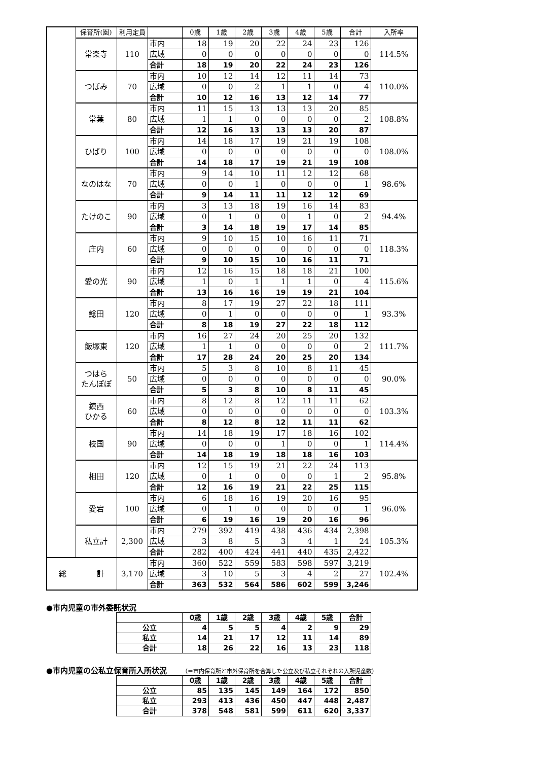| | 保育所(園) | 利用定員 | | 0歳 | 1歳 | 2歳 | 3歳 | 4歳 | 5歳 | 合計 | 入所率 |
| | 常楽寺 | 110 | 市内 | 18 | 19 | 20 | 22 | 24 | 23 | 126 | 114.5% |
| | | | 広域 | 0 | 0 | 0 | 0 | 0 | 0 | 0 | |
| | | | 合計 | 18 | 19 | 20 | 22 | 24 | 23 | 126 | |
| | つぼみ | 70 | 市内 | 10 | 12 | 14 | 12 | 11 | 14 | 73 | 110.0% |
| | | | 広域 | 0 | 0 | 2 | 1 | 1 | 0 | 4 | |
| | | | 合計 | 10 | 12 | 16 | 13 | 12 | 14 | 77 | |
| | 常葉 | 80 | 市内 | 11 | 15 | 13 | 13 | 13 | 20 | 85 | 108.8% |
| | | | 広域 | 1 | 1 | 0 | 0 | 0 | 0 | 2 | |
| | | | 合計 | 12 | 16 | 13 | 13 | 13 | 20 | 87 | |
| | ひばり | 100 | 市内 | 14 | 18 | 17 | 19 | 21 | 19 | 108 | 108.0% |
| | | | 広域 | 0 | 0 | 0 | 0 | 0 | 0 | 0 | |
| | | | 合計 | 14 | 18 | 17 | 19 | 21 | 19 | 108 | |
| | なのはな | 70 | 市内 | 9 | 14 | 10 | 11 | 12 | 12 | 68 | 98.6% |
| | | | 広域 | 0 | 0 | 1 | 0 | 0 | 0 | 1 | |
| | | | 合計 | 9 | 14 | 11 | 11 | 12 | 12 | 69 | |
| | たけのこ | 90 | 市内 | 3 | 13 | 18 | 19 | 16 | 14 | 83 | 94.4% |
| | | | 広域 | 0 | 1 | 0 | 0 | 1 | 0 | 2 | |
| | | | 合計 | 3 | 14 | 18 | 19 | 17 | 14 | 85 | |
| | 庄内 | 60 | 市内 | 9 | 10 | 15 | 10 | 16 | 11 | 71 | 118.3% |
| | | | 広域 | 0 | 0 | 0 | 0 | 0 | 0 | 0 | |
| | | | 合計 | 9 | 10 | 15 | 10 | 16 | 11 | 71 | |
| | 愛の光 | 90 | 市内 | 12 | 16 | 15 | 18 | 18 | 21 | 100 | 115.6% |
| | | | 広域 | 1 | 0 | 1 | 1 | 1 | 0 | 4 | |
| | | | 合計 | 13 | 16 | 16 | 19 | 19 | 21 | 104 | |
| | 鯰田 | 120 | 市内 | 8 | 17 | 19 | 27 | 22 | 18 | 111 | 93.3% |
| | | | 広域 | 0 | 1 | 0 | 0 | 0 | 0 | 1 | |
| | | | 合計 | 8 | 18 | 19 | 27 | 22 | 18 | 112 | |
| | 飯塚東 | 120 | 市内 | 16 | 27 | 24 | 20 | 25 | 20 | 132 | 111.7% |
| | | | 広域 | 1 | 1 | 0 | 0 | 0 | 0 | 2 | |
| | | | 合計 | 17 | 28 | 24 | 20 | 25 | 20 | 134 | |
| | つはら たんぽぽ | 50 | 市内 | 5 | 3 | 8 | 10 | 8 | 11 | 45 | 90.0% |
| | | | 広域 | 0 | 0 | 0 | 0 | 0 | 0 | 0 | |
| | | | 合計 | 5 | 3 | 8 | 10 | 8 | 11 | 45 | |
| | 鎮西 ひかる | 60 | 市内 | 8 | 12 | 8 | 12 | 11 | 11 | 62 | 103.3% |
| | | | 広域 | 0 | 0 | 0 | 0 | 0 | 0 | 0 | |
| | | | 合計 | 8 | 12 | 8 | 12 | 11 | 11 | 62 | |
| | 枝国 | 90 | 市内 | 14 | 18 | 19 | 17 | 18 | 16 | 102 | 114.4% |
| | | | 広域 | 0 | 0 | 0 | 1 | 0 | 0 | 1 | |
| | | | 合計 | 14 | 18 | 19 | 18 | 18 | 16 | 103 | |
| | 相田 | 120 | 市内 | 12 | 15 | 19 | 21 | 22 | 24 | 113 | 95.8% |
| | | | 広域 | 0 | 1 | 0 | 0 | 0 | 1 | 2 | |
| | | | 合計 | 12 | 16 | 19 | 21 | 22 | 25 | 115 | |
| | 愛宕 | 100 | 市内 | 6 | 18 | 16 | 19 | 20 | 16 | 95 | 96.0% |
| | | | 広域 | 0 | 1 | 0 | 0 | 0 | 0 | 1 | |
| | | | 合計 | 6 | 19 | 16 | 19 | 20 | 16 | 96 | |
| | 私立計 | 2,300 | 市内 | 279 | 392 | 419 | 438 | 436 | 434 | 2,398 | 105.3% |
| | | | 広域 | 3 | 8 | 5 | 3 | 4 | 1 | 24 | |
| | | | 合計 | 282 | 400 | 424 | 441 | 440 | 435 | 2,422 | |
| 総 計 | | 3,170 | 市内 | 360 | 522 | 559 | 583 | 598 | 597 | 3,219 | 102.4% |
| | | | 広域 | 3 | 10 | 5 | 3 | 4 | 2 | 27 | |
| | | | 合計 | 363 | 532 | 564 | 586 | 602 | 599 | 3,246 | |
●市内児童の市外委託状況
| | 0歳 | 1歳 | 2歳 | 3歳 | 4歳 | 5歳 | 合計 |
| --- | --- | --- | --- | --- | --- | --- | --- |
| 公立 | 4 | 5 | 5 | 4 | 2 | 9 | 29 |
| 私立 | 14 | 21 | 17 | 12 | 11 | 14 | 89 |
| 合計 | 18 | 26 | 22 | 16 | 13 | 23 | 118 |
●市内児童の公私立保育所入所状況 （＝市内保育所と市外保育所を合算した公立及び私立それぞれの入所児童数）
| | 0歳 | 1歳 | 2歳 | 3歳 | 4歳 | 5歳 | 合計 |
| --- | --- | --- | --- | --- | --- | --- | --- |
| 公立 | 85 | 135 | 145 | 149 | 164 | 172 | 850 |
| 私立 | 293 | 413 | 436 | 450 | 447 | 448 | 2,487 |
| 合計 | 378 | 548 | 581 | 599 | 611 | 620 | 3,337 |